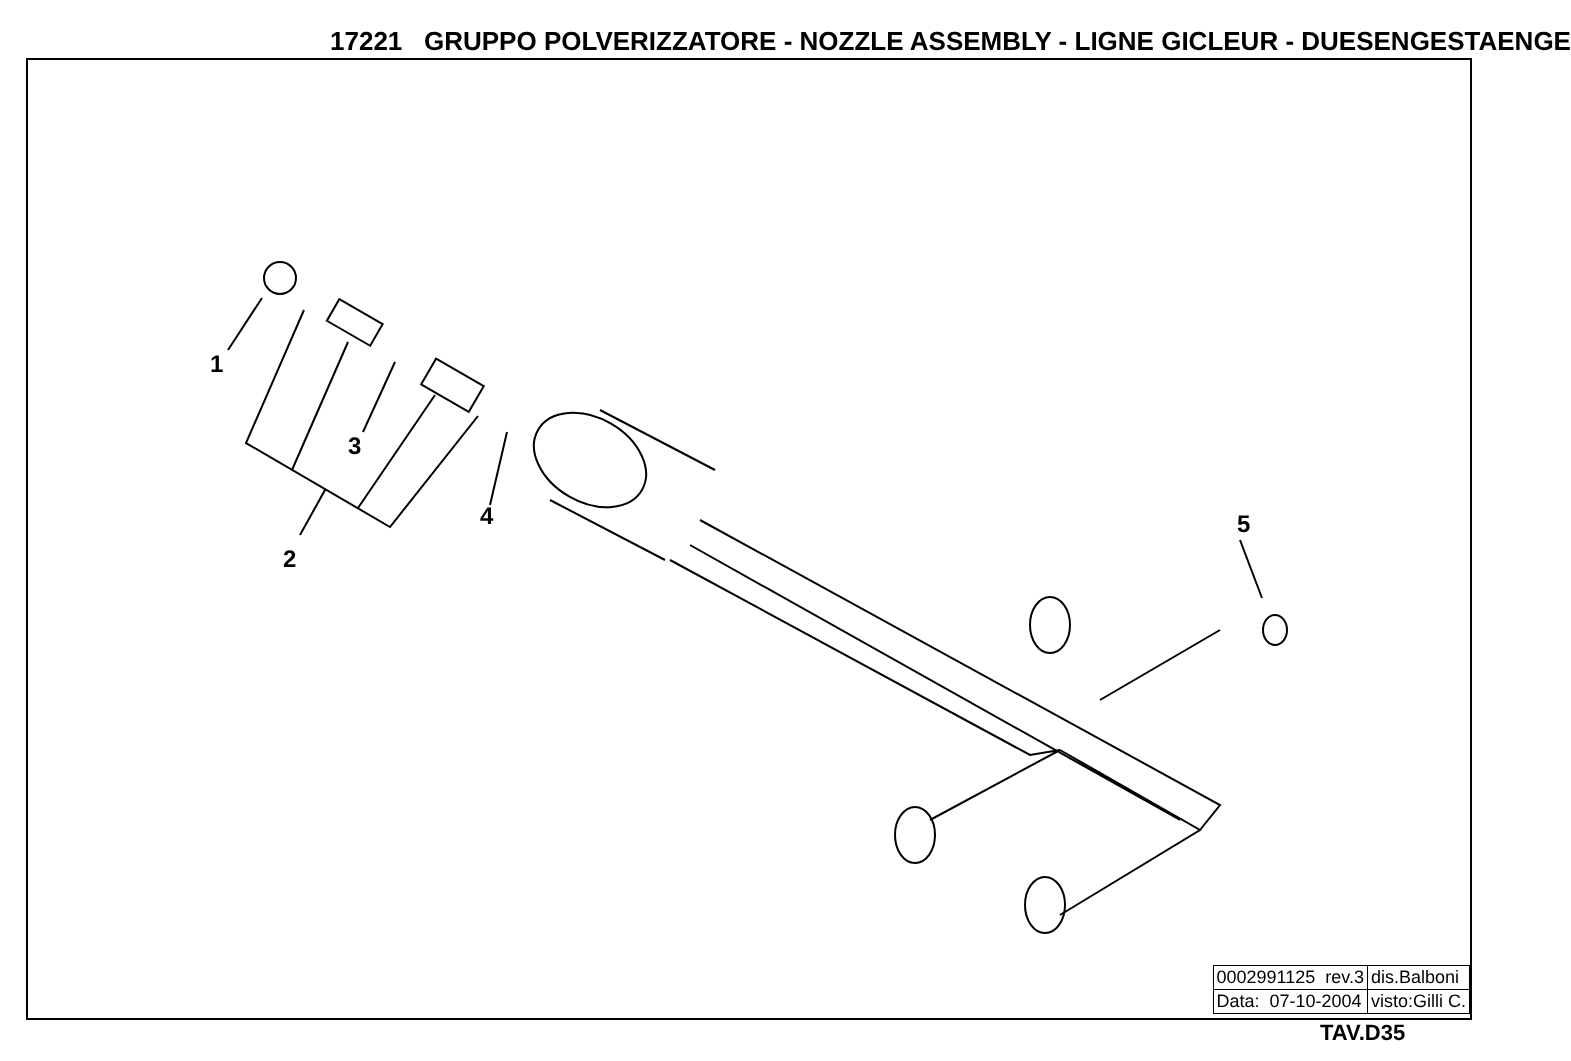17221 GRUPPO POLVERIZZATORE - NOZZLE ASSEMBLY - LIGNE GICLEUR - DUESENGESTAENGE
1
2
3
4 5
| 0002991125 rev.3 | dis.Balboni |
| Data: 07-10-2004 | visto:Gilli C. |
TAV.D35